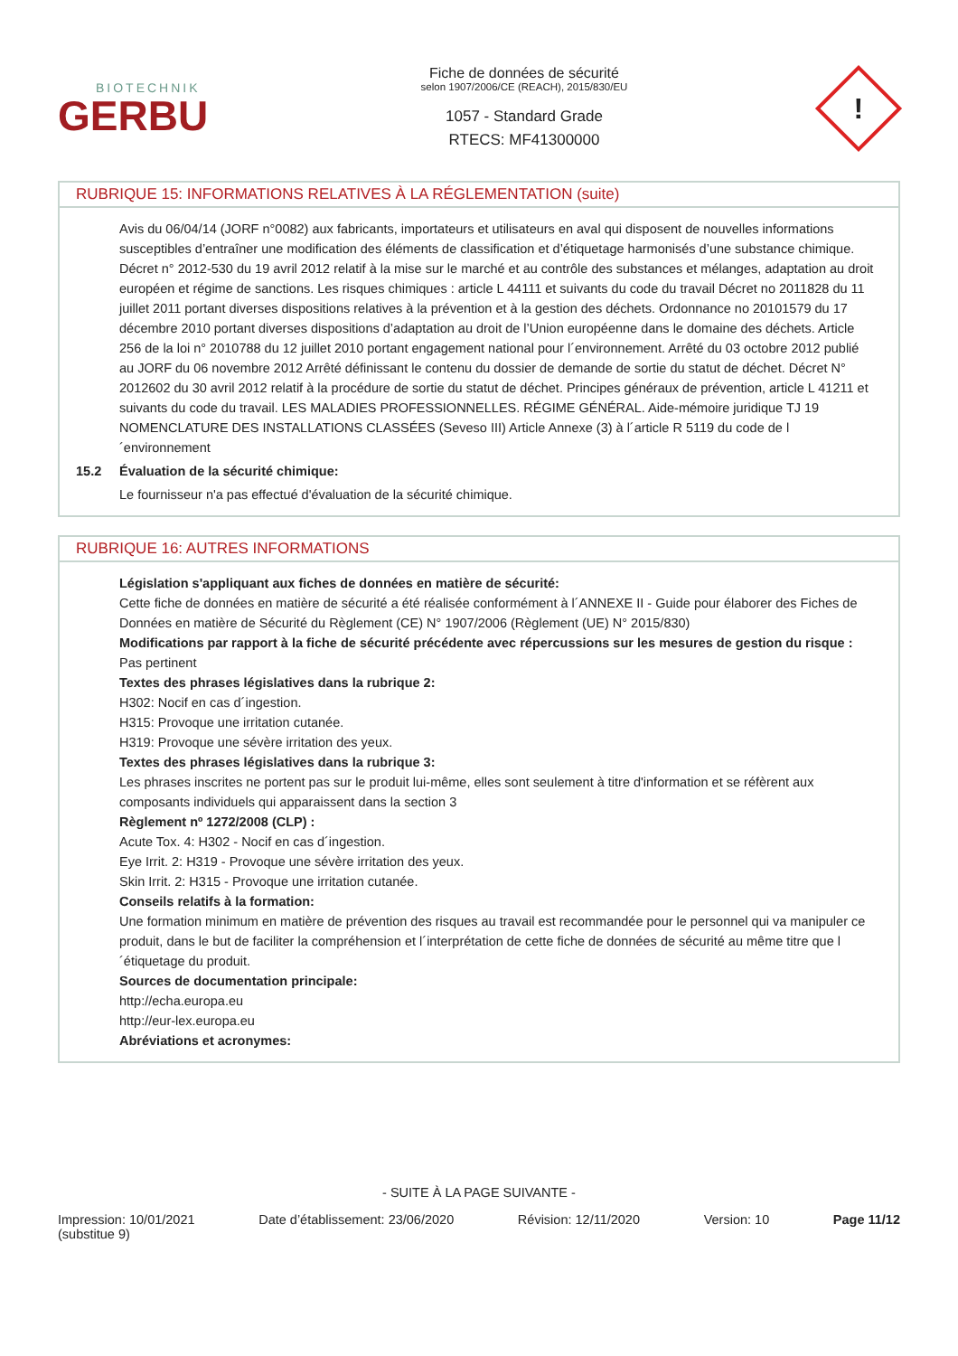BIOTECHNIK
GERBU
Fiche de données de sécurité
selon 1907/2006/CE (REACH), 2015/830/EU
1057 - Standard Grade
RTECS: MF41300000
!
RUBRIQUE 15: INFORMATIONS RELATIVES À LA RÉGLEMENTATION (suite)
Avis du 06/04/14 (JORF n°0082) aux fabricants, importateurs et utilisateurs en aval qui disposent de nouvelles informations susceptibles d’entraîner une modification des éléments de classification et d’étiquetage harmonisés d’une substance chimique. Décret n° 2012-530 du 19 avril 2012 relatif à la mise sur le marché et au contrôle des substances et mélanges, adaptation au droit européen et régime de sanctions. Les risques chimiques : article L 44111 et suivants du code du travail Décret no 2011828 du 11 juillet 2011 portant diverses dispositions relatives à la prévention et à la gestion des déchets. Ordonnance no 20101579 du 17 décembre 2010 portant diverses dispositions d’adaptation au droit de l’Union européenne dans le domaine des déchets. Article 256 de la loi n° 2010788 du 12 juillet 2010 portant engagement national pour l´environnement. Arrêté du 03 octobre 2012 publié au JORF du 06 novembre 2012 Arrêté définissant le contenu du dossier de demande de sortie du statut de déchet. Décret N° 2012602 du 30 avril 2012 relatif à la procédure de sortie du statut de déchet. Principes généraux de prévention, article L 41211 et suivants du code du travail. LES MALADIES PROFESSIONNELLES. RÉGIME GÉNÉRAL. Aide-mémoire juridique TJ 19 NOMENCLATURE DES INSTALLATIONS CLASSÉES (Seveso III) Article Annexe (3) à l´article R 5119 du code de l´environnement
15.2 Évaluation de la sécurité chimique:
Le fournisseur n'a pas effectué d'évaluation de la sécurité chimique.
RUBRIQUE 16: AUTRES INFORMATIONS
Législation s'appliquant aux fiches de données en matière de sécurité:
Cette fiche de données en matière de sécurité a été réalisée conformément à l´ANNEXE II - Guide pour élaborer des Fiches de Données en matière de Sécurité du Règlement (CE) N° 1907/2006 (Règlement (UE) N° 2015/830)
Modifications par rapport à la fiche de sécurité précédente avec répercussions sur les mesures de gestion du risque :
Pas pertinent
Textes des phrases législatives dans la rubrique 2:
H302: Nocif en cas d´ingestion.
H315: Provoque une irritation cutanée.
H319: Provoque une sévère irritation des yeux.
Textes des phrases législatives dans la rubrique 3:
Les phrases inscrites ne portent pas sur le produit lui-même, elles sont seulement à titre d'information et se réfèrent aux composants individuels qui apparaissent dans la section 3
Règlement nº 1272/2008 (CLP) :
Acute Tox. 4: H302 - Nocif en cas d´ingestion.
Eye Irrit. 2: H319 - Provoque une sévère irritation des yeux.
Skin Irrit. 2: H315 - Provoque une irritation cutanée.
Conseils relatifs à la formation:
Une formation minimum en matière de prévention des risques au travail est recommandée pour le personnel qui va manipuler ce produit, dans le but de faciliter la compréhension et l´interprétation de cette fiche de données de sécurité au même titre que l´étiquetage du produit.
Sources de documentation principale:
http://echa.europa.eu
http://eur-lex.europa.eu
Abréviations et acronymes:
- SUITE À LA PAGE SUIVANTE -
Impression: 10/01/2021
(substitue 9)
Date d’établissement: 23/06/2020
Révision: 12/11/2020 Version: 10 Page 11/12